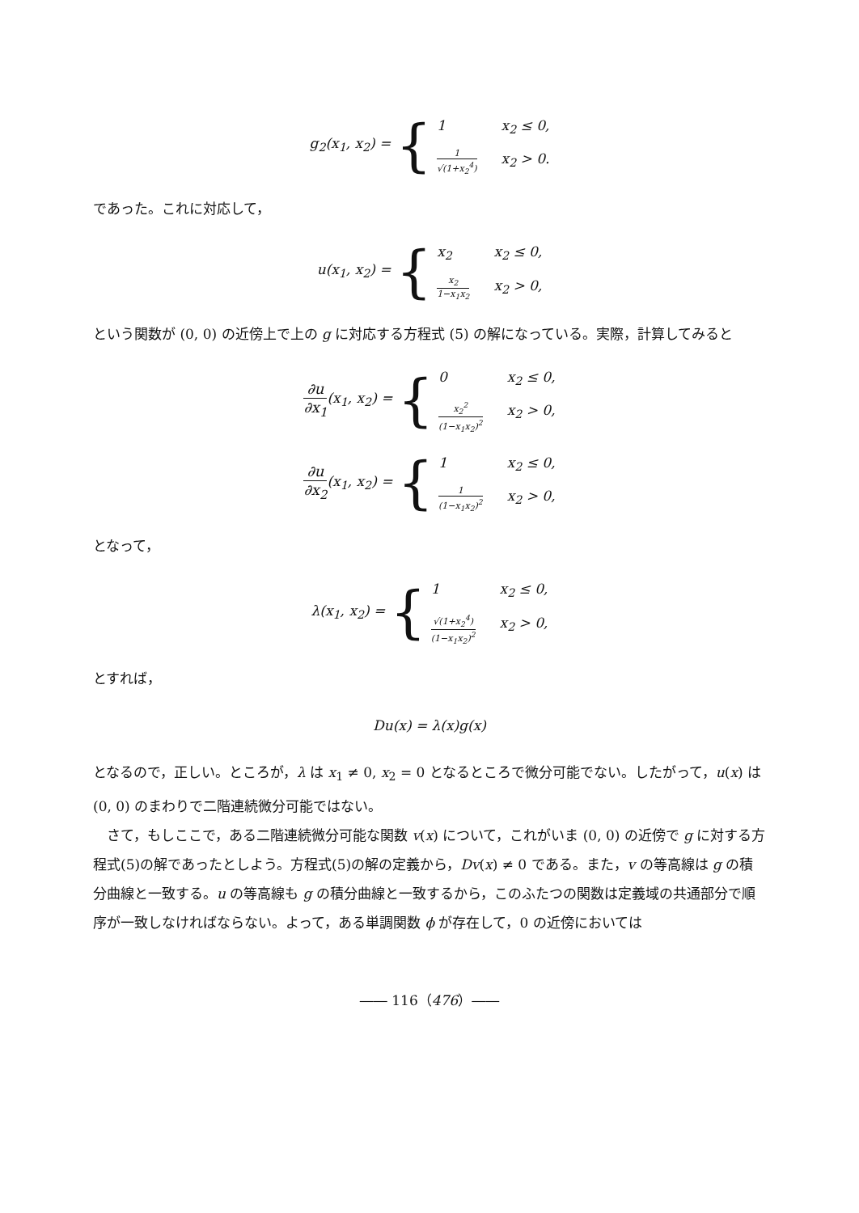g<sub>2</sub>(x<sub>1</sub>, x<sub>2</sub>) = {
1 x<sub>2</sub> ≤ 0, 1 √(1+x<sub>2</sub><sup>4</sup>) x<sub>2</sub> > 0.
であった。これに対応して，
u(x<sub>1</sub>, x<sub>2</sub>) = {
x<sub>2</sub> x<sub>2</sub> ≤ 0, x<sub>2</sub> 1−x<sub>1</sub>x<sub>2</sub> x<sub>2</sub> > 0,
という関数が (0, 0) の近傍上で上の g に対応する方程式 (5) の解になっている。実際，計算してみると
∂u ∂x<sub>1</sub> (x<sub>1</sub>, x<sub>2</sub>) = {
0 x<sub>2</sub> ≤ 0, x<sub>2</sub><sup>2</sup> (1−x<sub>1</sub>x<sub>2</sub>)<sup>2</sup> x<sub>2</sub> > 0,
∂u ∂x<sub>2</sub> (x<sub>1</sub>, x<sub>2</sub>) = {
1 x<sub>2</sub> ≤ 0, 1 (1−x<sub>1</sub>x<sub>2</sub>)<sup>2</sup> x<sub>2</sub> > 0,
となって，
λ(x<sub>1</sub>, x<sub>2</sub>) = {
1 x<sub>2</sub> ≤ 0, √(1+x<sub>2</sub><sup>4</sup>) (1−x<sub>1</sub>x<sub>2</sub>)<sup>2</sup> x<sub>2</sub> > 0,
とすれば，
Du(x) = λ(x)g(x)
となるので，正しい。ところが，λ は x<sub>1</sub> ≠ 0, x<sub>2</sub> = 0 となるところで微分可能でない。したがって，u(x) は (0, 0) のまわりで二階連続微分可能ではない。
さて，もしここで，ある二階連続微分可能な関数 v(x) について，これがいま (0, 0) の近傍で g に対する方程式(5)の解であったとしよう。方程式(5)の解の定義から，Dv(x) ≠ 0 である。また，v の等高線は g の積分曲線と一致する。u の等高線も g の積分曲線と一致するから，このふたつの関数は定義域の共通部分で順序が一致しなければならない。よって，ある単調関数 ϕ が存在して，0 の近傍においては
―― 116（476）――